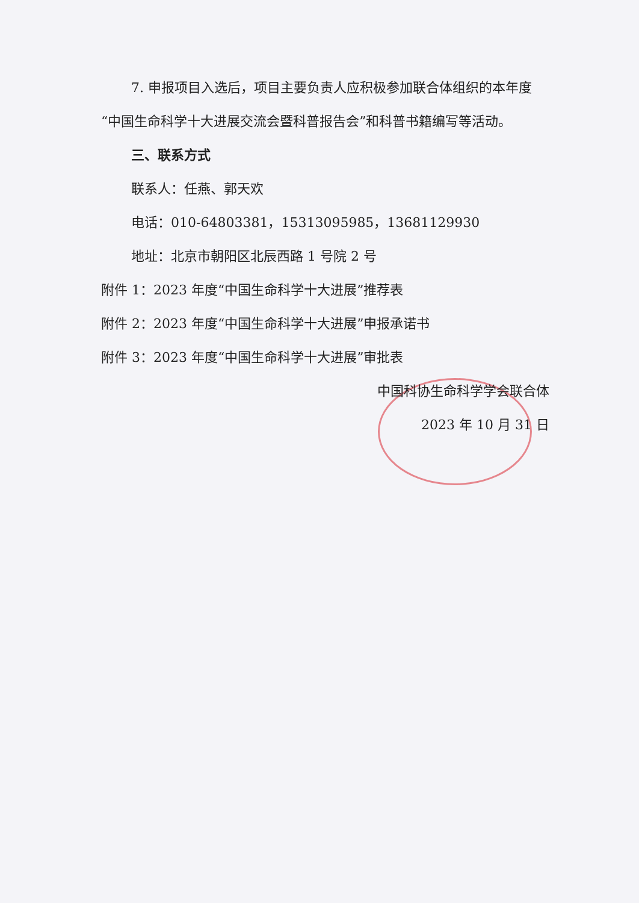7. 申报项目入选后，项目主要负责人应积极参加联合体组织的本年度“中国生命科学十大进展交流会暨科普报告会”和科普书籍编写等活动。
三、联系方式
联系人：任燕、郭天欢
电话：010-64803381，15313095985，13681129930
地址：北京市朝阳区北辰西路 1 号院 2 号
附件 1：2023 年度“中国生命科学十大进展”推荐表
附件 2：2023 年度“中国生命科学十大进展”申报承诺书
附件 3：2023 年度“中国生命科学十大进展”审批表
中国科协生命科学学会联合体
2023 年 10 月 31 日